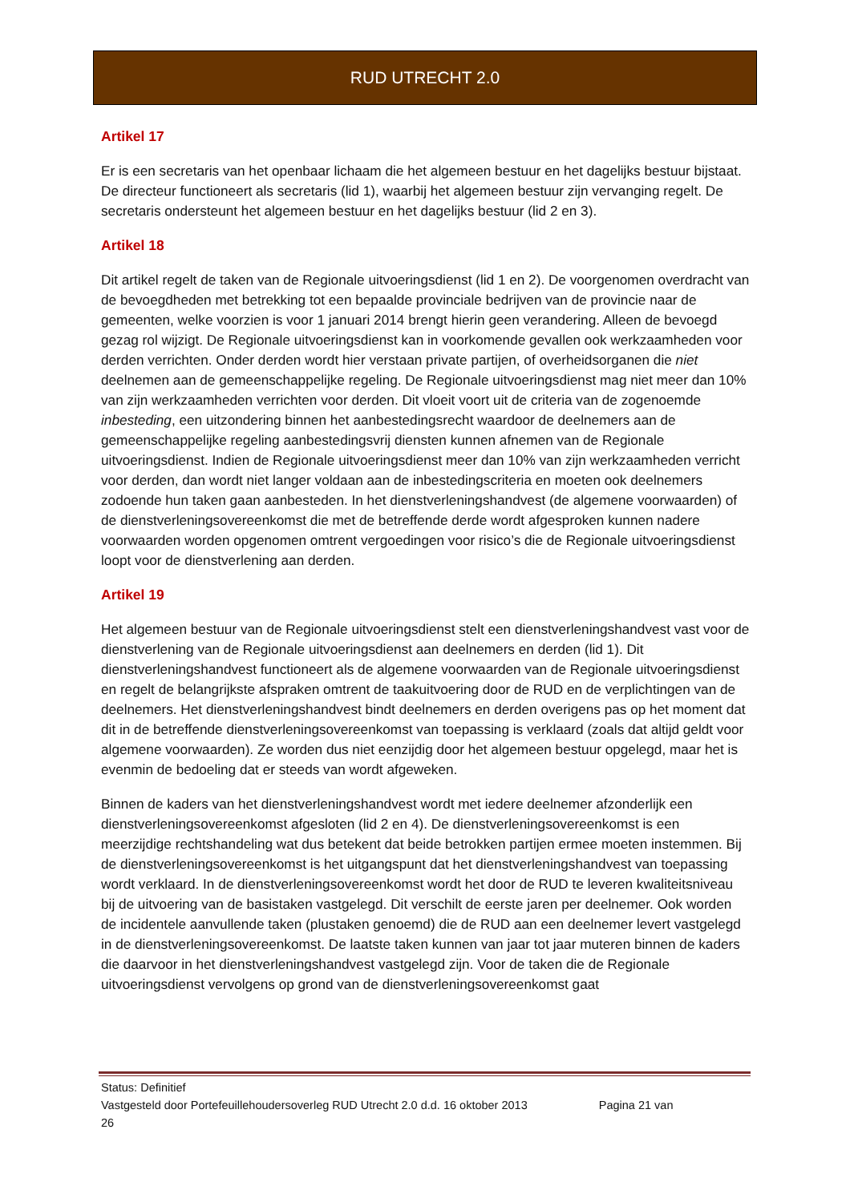RUD UTRECHT 2.0
Artikel 17
Er is een secretaris van het openbaar lichaam die het algemeen bestuur en het dagelijks bestuur bijstaat. De directeur functioneert als secretaris (lid 1), waarbij het algemeen bestuur zijn vervanging regelt. De secretaris ondersteunt het algemeen bestuur en het dagelijks bestuur (lid 2 en 3).
Artikel 18
Dit artikel regelt de taken van de Regionale uitvoeringsdienst (lid 1 en 2). De voorgenomen overdracht van de bevoegdheden met betrekking tot een bepaalde provinciale bedrijven van de provincie naar de gemeenten, welke voorzien is voor 1 januari 2014 brengt hierin geen verandering. Alleen de bevoegd gezag rol wijzigt. De Regionale uitvoeringsdienst kan in voorkomende gevallen ook werkzaamheden voor derden verrichten. Onder derden wordt hier verstaan private partijen, of overheidsorganen die niet deelnemen aan de gemeenschappelijke regeling. De Regionale uitvoeringsdienst mag niet meer dan 10% van zijn werkzaamheden verrichten voor derden. Dit vloeit voort uit de criteria van de zogenoemde inbesteding, een uitzondering binnen het aanbestedingsrecht waardoor de deelnemers aan de gemeenschappelijke regeling aanbestedingsvrij diensten kunnen afnemen van de Regionale uitvoeringsdienst. Indien de Regionale uitvoeringsdienst meer dan 10% van zijn werkzaamheden verricht voor derden, dan wordt niet langer voldaan aan de inbestedingscriteria en moeten ook deelnemers zodoende hun taken gaan aanbesteden. In het dienstverleningshandvest (de algemene voorwaarden) of de dienstverleningsovereenkomst die met de betreffende derde wordt afgesproken kunnen nadere voorwaarden worden opgenomen omtrent vergoedingen voor risico’s die de Regionale uitvoeringsdienst loopt voor de dienstverlening aan derden.
Artikel 19
Het algemeen bestuur van de Regionale uitvoeringsdienst stelt een dienstverleningshandvest vast voor de dienstverlening van de Regionale uitvoeringsdienst aan deelnemers en derden (lid 1). Dit dienstverleningshandvest functioneert als de algemene voorwaarden van de Regionale uitvoeringsdienst en regelt de belangrijkste afspraken omtrent de taakuitvoering door de RUD en de verplichtingen van de deelnemers. Het dienstverleningshandvest bindt deelnemers en derden overigens pas op het moment dat dit in de betreffende dienstverleningsovereenkomst van toepassing is verklaard (zoals dat altijd geldt voor algemene voorwaarden). Ze worden dus niet eenzijdig door het algemeen bestuur opgelegd, maar het is evenmin de bedoeling dat er steeds van wordt afgeweken.
Binnen de kaders van het dienstverleningshandvest wordt met iedere deelnemer afzonderlijk een dienstverleningsovereenkomst afgesloten (lid 2 en 4). De dienstverleningsovereenkomst is een meerzijdige rechtshandeling wat dus betekent dat beide betrokken partijen ermee moeten instemmen. Bij de dienstverleningsovereenkomst is het uitgangspunt dat het dienstverleningshandvest van toepassing wordt verklaard. In de dienstverleningsovereenkomst wordt het door de RUD te leveren kwaliteitsniveau bij de uitvoering van de basistaken vastgelegd. Dit verschilt de eerste jaren per deelnemer. Ook worden de incidentele aanvullende taken (plustaken genoemd) die de RUD aan een deelnemer levert vastgelegd in de dienstverleningsovereenkomst. De laatste taken kunnen van jaar tot jaar muteren binnen de kaders die daarvoor in het dienstverleningshandvest vastgelegd zijn. Voor de taken die de Regionale uitvoeringsdienst vervolgens op grond van de dienstverleningsovereenkomst gaat
Status: Definitief
Vastgesteld door Portefeuillehoudersoverleg RUD Utrecht 2.0 d.d. 16 oktober 2013 Pagina 21 van
26